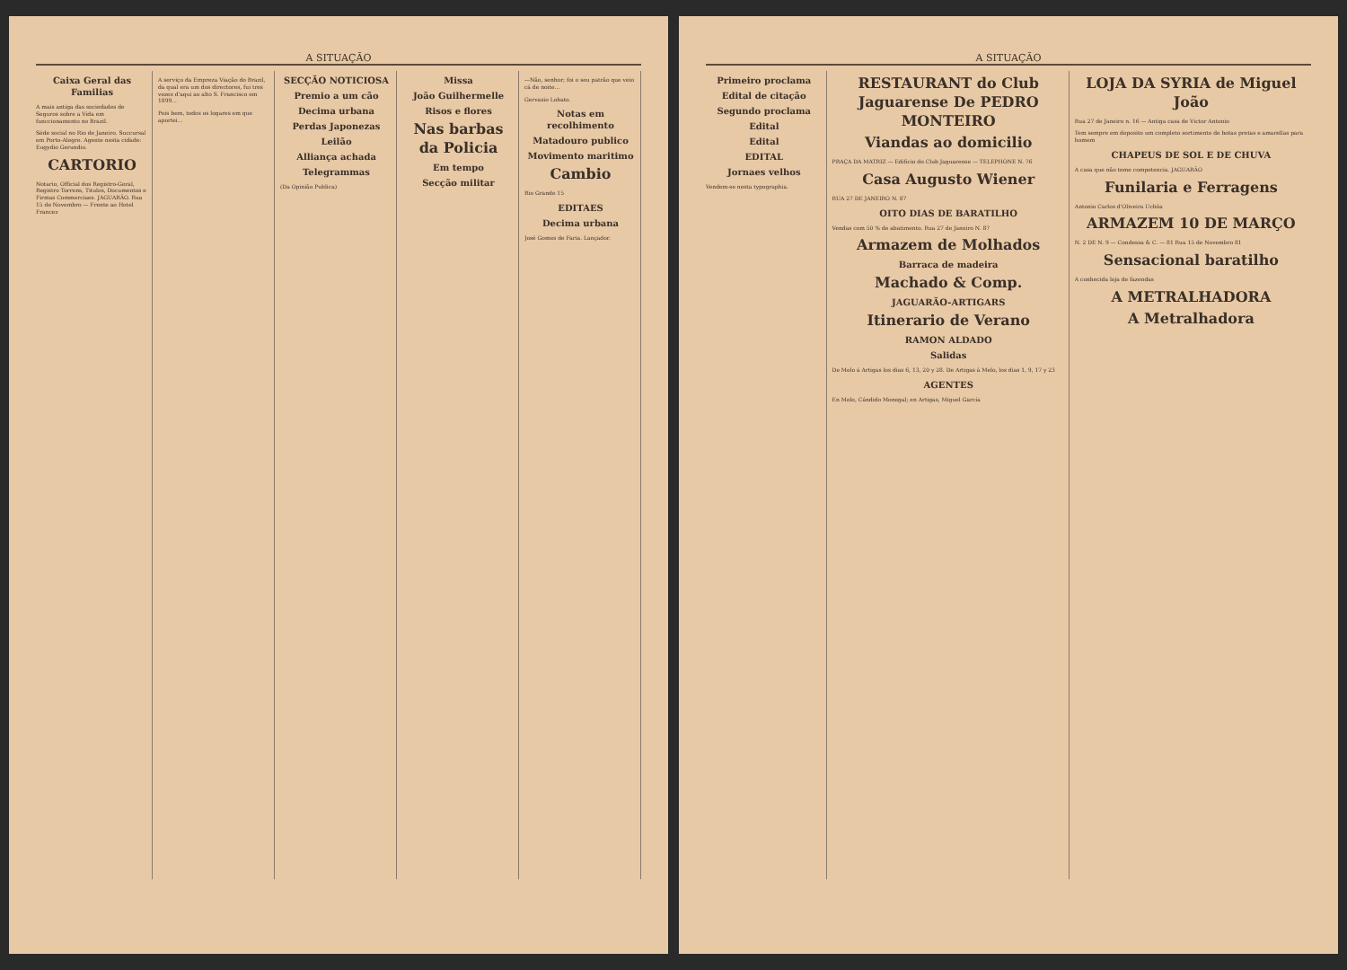A SITUAÇÃO
Caixa Geral das Familias
A mais antiga das sociedades de Seguros sobre a Vida em funccionamento no Brazil.
Séde social no Rio de Janeiro. Succursal em Porto-Alegre. Agente nesta cidade: Eugydio Gerundio.
CARTORIO
Notario, Official dos Registro-Geral, Registro Torrens, Titulos, Documentos e Firmas Commerciaes. JAGUARÃO. Rua 15 de Novembro — Frente ao Hotel Francez
A serviço da Empreza Viação do Brazil, da qual era um dos directores, fui tres vezes d'aqui ao alto S. Francisco em 1899...
Pois bem, todos os logares em que aportei...
SECÇÃO NOTICIOSA
Premio a um cão
Decima urbana
Perdas Japonezas
Leilão
Alliança achada
Telegrammas
(Da Opinião Publica)
Missa
João Guilhermelle
Risos e flores
Nas barbas da Policia
Em tempo
Secção militar
—Não, senhor; foi o seu patrão que veio cá de noite...
Gervasio Lobato.
Notas em recolhimento
Matadouro publico
Movimento maritimo
Cambio
Rio Grande 15
EDITAES
Decima urbana
José Gomes de Faria. Lançador.
A SITUAÇÃO
Primeiro proclama
Edital de citação
Segundo proclama
Edital
Edital
EDITAL
Jornaes velhos
Vendem-se nesta typographia.
RESTAURANT do Club Jaguarense De PEDRO MONTEIRO
Viandas ao domicilio
PRAÇA DA MATRIZ — Edificio do Club Jaguarense — TELEPHONE N. 76
Casa Augusto Wiener
RUA 27 DE JANEIRO N. 87
OITO DIAS DE BARATILHO
Vendas com 50 % de abatimento. Rua 27 de Janeiro N. 87
Armazem de Molhados
Barraca de madeira
Machado & Comp.
JAGUARÃO-ARTIGARS
Itinerario de Verano
RAMON ALDADO
Salidas
De Melo á Artigas los dias 6, 13, 20 y 28. De Artigas á Melo, los dias 1, 9, 17 y 23
AGENTES
En Melo, Cándido Monegal; en Artigas, Miguel García
LOJA DA SYRIA de Miguel João
Rua 27 de Janeiro n. 16 — Antiga casa de Victor Antonio
Tem sempre em deposito um completo sortimento de botas pretas e amarellas para homem
CHAPEUS DE SOL E DE CHUVA
A casa que não teme competencia. JAGUARÃO
Funilaria e Ferragens
Antonio Carlos d'Oliveira Uchôa
ARMAZEM 10 DE MARÇO
N. 2 DE N. 9 — Condessa & C. — 81 Rua 15 de Novembro 81
Sensacional baratilho
A conhecida loja de fazendas
A METRALHADORA
A Metralhadora